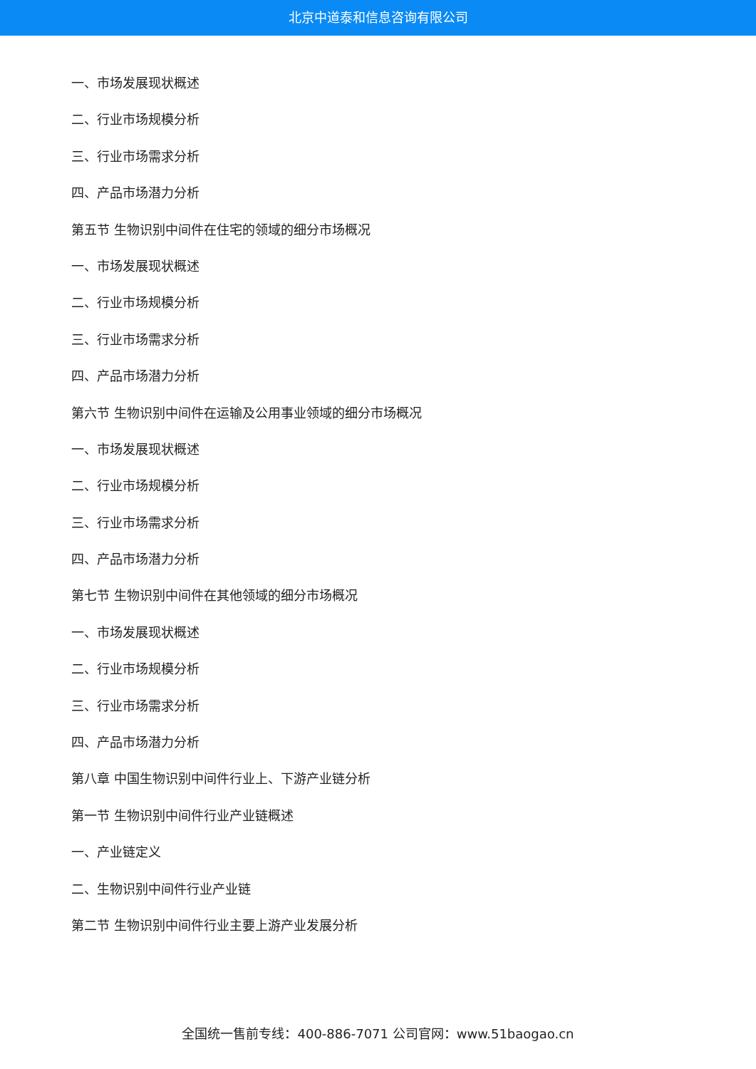北京中道泰和信息咨询有限公司
一、市场发展现状概述
二、行业市场规模分析
三、行业市场需求分析
四、产品市场潜力分析
第五节 生物识别中间件在住宅的领域的细分市场概况
一、市场发展现状概述
二、行业市场规模分析
三、行业市场需求分析
四、产品市场潜力分析
第六节 生物识别中间件在运输及公用事业领域的细分市场概况
一、市场发展现状概述
二、行业市场规模分析
三、行业市场需求分析
四、产品市场潜力分析
第七节 生物识别中间件在其他领域的细分市场概况
一、市场发展现状概述
二、行业市场规模分析
三、行业市场需求分析
四、产品市场潜力分析
第八章 中国生物识别中间件行业上、下游产业链分析
第一节 生物识别中间件行业产业链概述
一、产业链定义
二、生物识别中间件行业产业链
第二节 生物识别中间件行业主要上游产业发展分析
全国统一售前专线：400-886-7071 公司官网：www.51baogao.cn